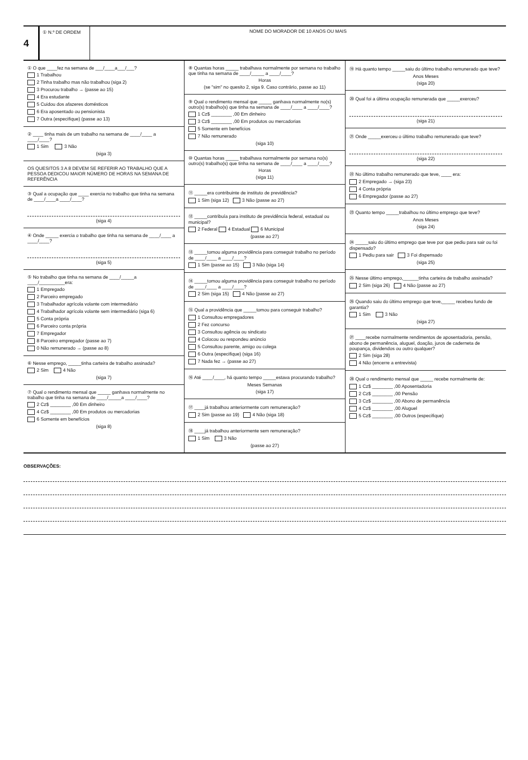4
① N.º DE ORDEM NOME DO MORADOR DE 10 ANOS OU MAIS
① O que ____fez na semana de ___/____a___/___?
1 Trabalhou
2 Tinha trabalho mas não trabalhou (siga 2)
3 Procurou trabalho → (passe ao 15)
4 Era estudante
5 Cuidou dos afazeres domésticos
6 Era aposentado ou pensionista
7 Outra (especifique) (passe ao 13)
② ____ tinha mais de um trabalho na semana de ____/____ a ____/____?
1 Sim 3 Não
(siga 3)
OS QUESITOS 3 A 8 DEVEM SE REFERIR AO TRABALHO QUE A PESSOA DEDICOU MAIOR NÚMERO DE HORAS NA SEMANA DE REFERÊNCIA
③ Qual a ocupação que ____ exercia no trabalho que tinha na semana de ____/____a ____/____?
(siga 4)
④ Onde _____ exercia o trabalho que tinha na semana de ____/____ a ____/____?
(siga 5)
⑤ No trabalho que tinha na semana de ____/_____a ____/__________era:
1 Empregado
2 Parceiro empregado
3 Trabalhador agrícola volante com intermediário
4 Trabalhador agrícola volante sem intermediário (siga 6)
5 Conta própria
6 Parceiro conta própria
7 Empregador
8 Parceiro empregador (passe ao 7)
0 Não remunerado → (passe ao 8)
⑥ Nesse emprego, _____tinha carteira de trabalho assinada?
2 Sim 4 Não
(siga 7)
⑦ Qual o rendimento mensal que _____ ganhava normalmente no trabalho que tinha na semana de ____/_____a ____/____?
2 Cz$ ________ ,00 Em dinheiro
4 Cz$ ________ ,00 Em produtos ou mercadorias
6 Somente em benefícios
(siga 8)
⑧ Quantas horas _____ trabalhava normalmente por semana no trabalho que tinha na semana de ____/_____ a ____/____?
Horas
(se "sim" no quesito 2, siga 9. Caso contrário, passe ao 11)
⑨ Qual o rendimento mensal que _____ ganhava normalmente no(s) outro(s) trabalho(s) que tinha na semana de ____/____ a ____/____?
1 Cz$ ________ ,00 Em dinheiro
3 Cz$ ________ ,00 Em produtos ou mercadorias
5 Somente em benefícios
7 Não remunerado
(siga 10)
⑩ Quantas horas _____ trabalhava normalmente por semana no(s) outro(s) trabalho(s) que tinha na semana de ____/____ a ____/____?
Horas
(siga 11)
⑪ _____era contribuinte de instituto de previdência?
1 Sim (siga 12) 3 Não (passe ao 27)
⑫ _____contribuía para instituto de previdência federal, estadual ou municipal?
2 Federal 4 Estadual 6 Municipal
(passe ao 27)
⑬ _____tomou alguma providência para conseguir trabalho no período de ____/____ a ____/____?
1 Sim (passe ao 15) 3 Não (siga 14)
⑭ _____tomou alguma providência para conseguir trabalho no período de ____/____ a ____/____?
2 Sim (siga 15) 4 Não (passe ao 27)
⑮ Qual a providência que _____tomou para conseguir trabalho?
1 Consultou empregadores
2 Fez concurso
3 Consultou agência ou sindicato
4 Colocou ou respondeu anúncio
5 Consultou parente, amigo ou colega
6 Outra (especifique) (siga 16)
7 Nada fez → (passe ao 27)
⑯ Até ____/____, há quanto tempo _____estava procurando trabalho?
Meses Semanas
(siga 17)
⑰ ____já trabalhou anteriormente com remuneração?
2 Sim (passe ao 19) 4 Não (siga 18)
⑱ ____já trabalhou anteriormente sem remuneração?
1 Sim 3 Não
(passe ao 27)
⑲ Há quanto tempo _____saiu do último trabalho remunerado que teve?
Anos Meses
(siga 20)
⑳ Qual foi a última ocupação remunerada que _____exerceu?
(siga 21)
㉑ Onde _____exerceu o último trabalho remunerado que teve?
(siga 22)
㉒ No último trabalho remunerado que teve, ____ era:
2 Empregado → (siga 23)
4 Conta própria
6 Empregador (passe ao 27)
㉓ Quanto tempo _____trabalhou no último emprego que teve?
Anos Meses
(siga 24)
㉔ _____saiu do último emprego que teve por que pediu para sair ou foi dispensado?
1 Pediu para sair 3 Foi dispensado
(siga 25)
㉕ Nesse último emprego,______tinha carteira de trabalho assinada?
2 Sim (siga 26) 4 Não (passe ao 27)
㉖ Quando saiu do último emprego que teve,_____ recebeu fundo de garantia?
1 Sim 3 Não
(siga 27)
㉗ ____recebe normalmente rendimentos de aposentadoria, pensão, abono de permanência, aluguel, doação, juros de caderneta de poupança, dividendos ou outro qualquer?
2 Sim (siga 28)
4 Não (encerre a entrevista)
㉘ Qual o rendimento mensal que _____ recebe normalmente de:
1 Cz$ ________ ,00 Aposentadoria
2 Cz$ ________ ,00 Pensão
3 Cz$ ________ ,00 Abono de permanência
4 Cz$ ________ ,00 Aluguel
5 Cz$ ________ ,00 Outros (especifique)
OBSERVAÇÕES: